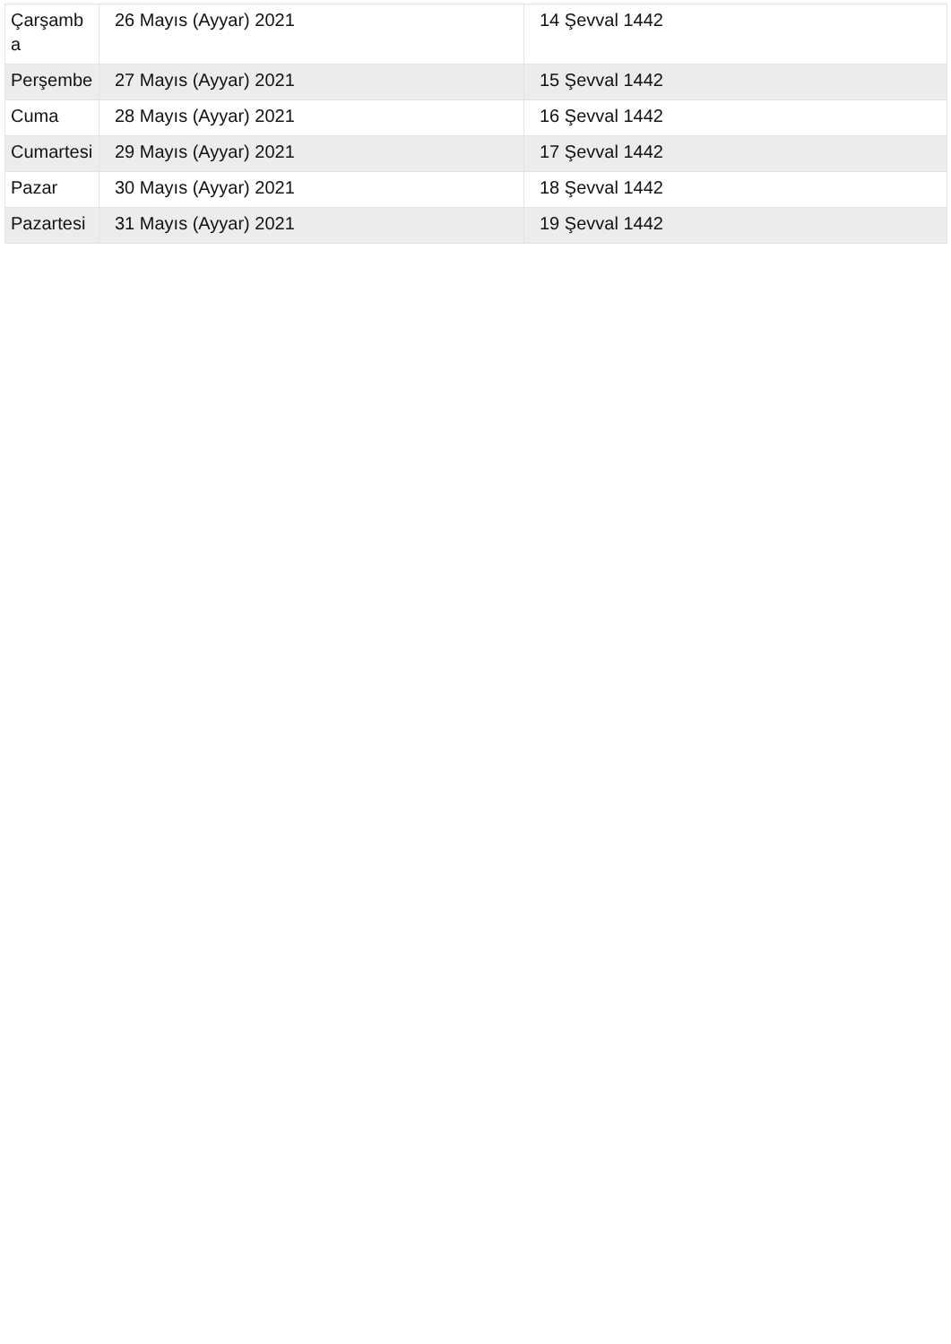| Çarşamba | 26 Mayıs (Ayyar) 2021 | 14 Şevval 1442 |
| Perşembe | 27 Mayıs (Ayyar) 2021 | 15 Şevval 1442 |
| Cuma | 28 Mayıs (Ayyar) 2021 | 16 Şevval 1442 |
| Cumartesi | 29 Mayıs (Ayyar) 2021 | 17 Şevval 1442 |
| Pazar | 30 Mayıs (Ayyar) 2021 | 18 Şevval 1442 |
| Pazartesi | 31 Mayıs (Ayyar) 2021 | 19 Şevval 1442 |